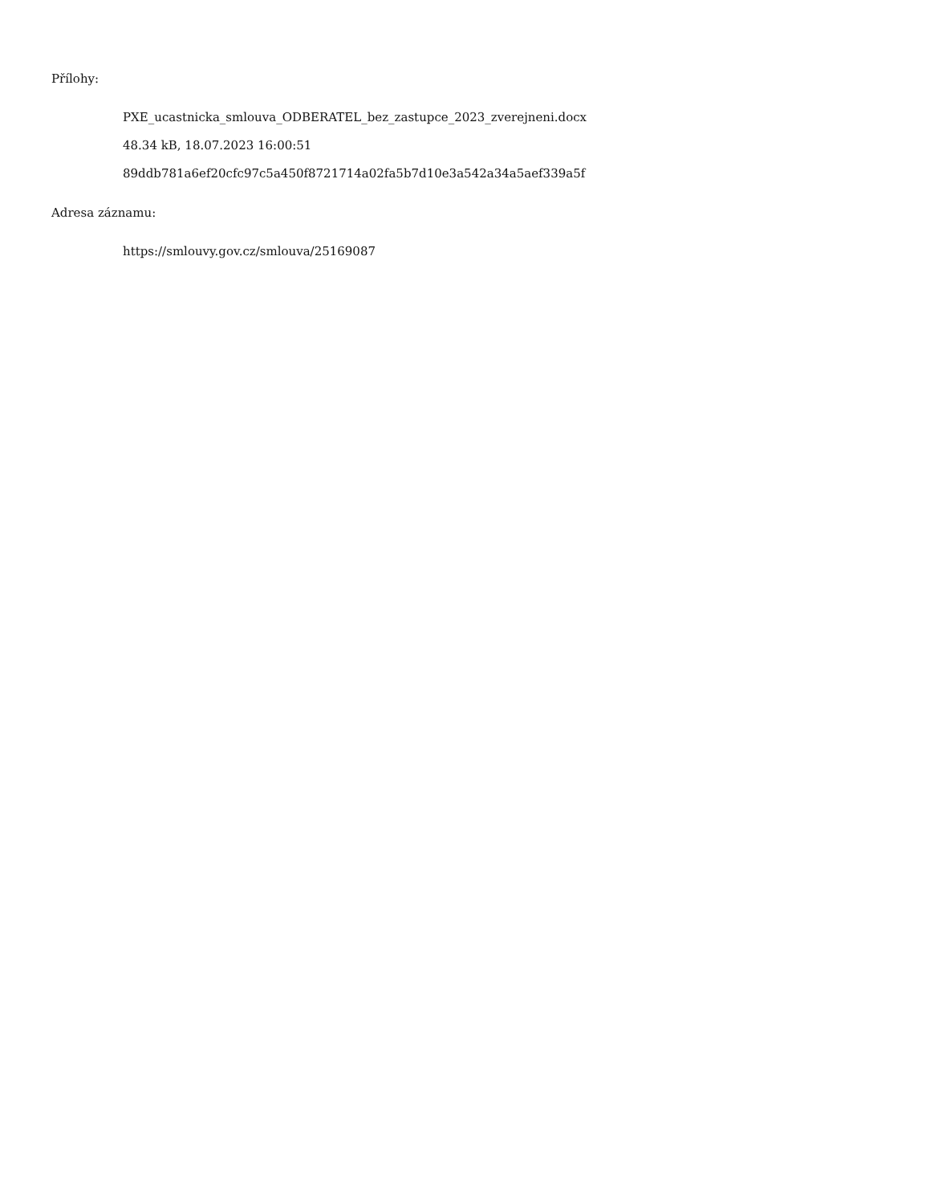Přílohy:
PXE_ucastnicka_smlouva_ODBERATEL_bez_zastupce_2023_zverejneni.docx
48.34 kB, 18.07.2023 16:00:51
89ddb781a6ef20cfc97c5a450f8721714a02fa5b7d10e3a542a34a5aef339a5f
Adresa záznamu:
https://smlouvy.gov.cz/smlouva/25169087